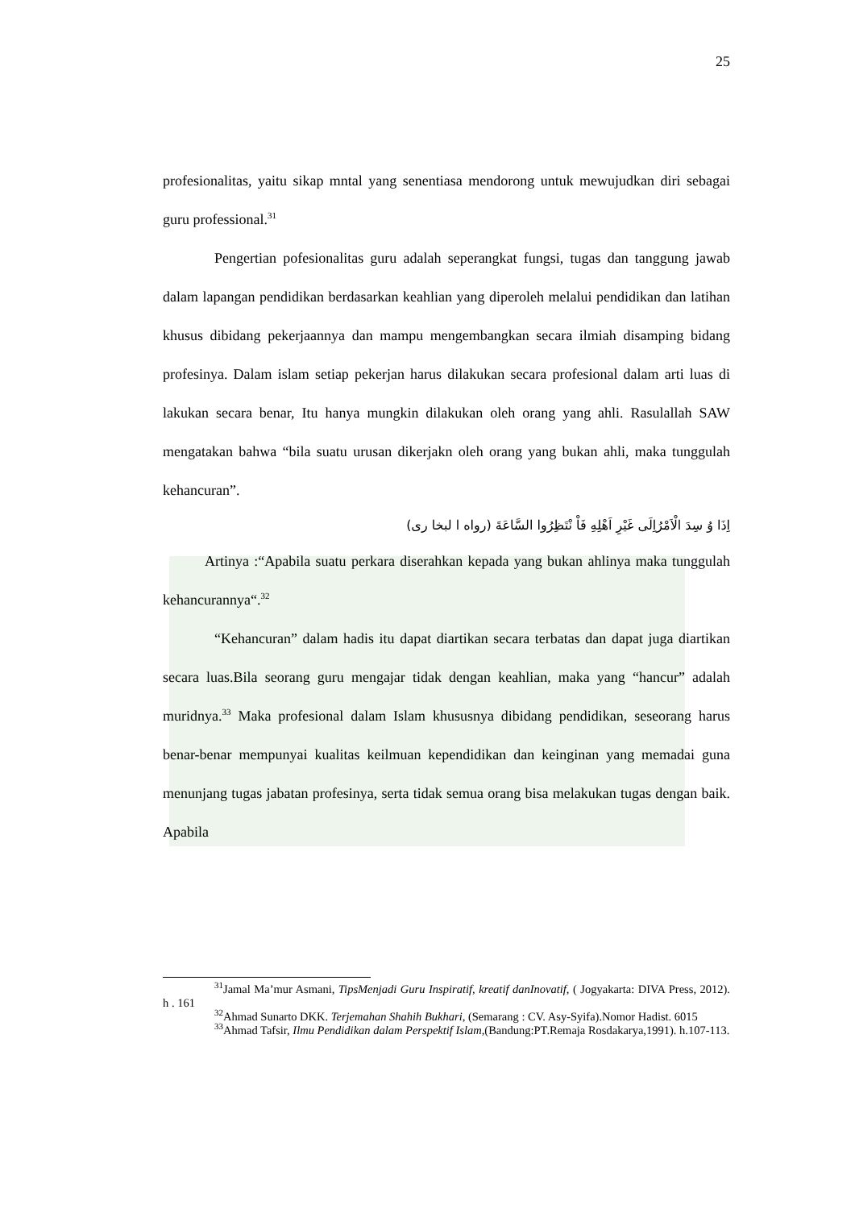25
profesionalitas, yaitu sikap mntal yang senentiasa mendorong untuk mewujudkan diri sebagai guru professional.<sup>31</sup>
Pengertian pofesionalitas guru adalah seperangkat fungsi, tugas dan tanggung jawab dalam lapangan pendidikan berdasarkan keahlian yang diperoleh melalui pendidikan dan latihan khusus dibidang pekerjaannya dan mampu mengembangkan secara ilmiah disamping bidang profesinya. Dalam islam setiap pekerjan harus dilakukan secara profesional dalam arti luas di lakukan secara benar, Itu hanya mungkin dilakukan oleh orang yang ahli. Rasulallah SAW mengatakan bahwa “bila suatu urusan dikerjakn oleh orang yang bukan ahli, maka tunggulah kehancuran”.
اِذَا وُ سِدَ الْاَمْرُاِلَى غَيْرِ اَهْلِهِ فَاْ نْتَظِرُوا السَّاعَةَ (رواه ا لبخا رى)
Artinya :“Apabila suatu perkara diserahkan kepada yang bukan ahlinya maka tunggulah kehancurannya“.<sup>32</sup>
“Kehancuran” dalam hadis itu dapat diartikan secara terbatas dan dapat juga diartikan secara luas.Bila seorang guru mengajar tidak dengan keahlian, maka yang “hancur” adalah muridnya.<sup>33</sup> Maka profesional dalam Islam khususnya dibidang pendidikan, seseorang harus benar-benar mempunyai kualitas keilmuan kependidikan dan keinginan yang memadai guna menunjang tugas jabatan profesinya, serta tidak semua orang bisa melakukan tugas dengan baik. Apabila
<sup>31</sup> Jamal Ma’mur Asmani, TipsMenjadi Guru Inspiratif, kreatif danInovatif, ( Jogyakarta: DIVA Press, 2012). h . 161
<sup>32</sup> Ahmad Sunarto DKK. Terjemahan Shahih Bukhari, (Semarang : CV. Asy-Syifa).Nomor Hadist. 6015
<sup>33</sup> Ahmad Tafsir, Ilmu Pendidikan dalam Perspektif Islam,(Bandung:PT.Remaja Rosdakarya,1991). h.107-113.